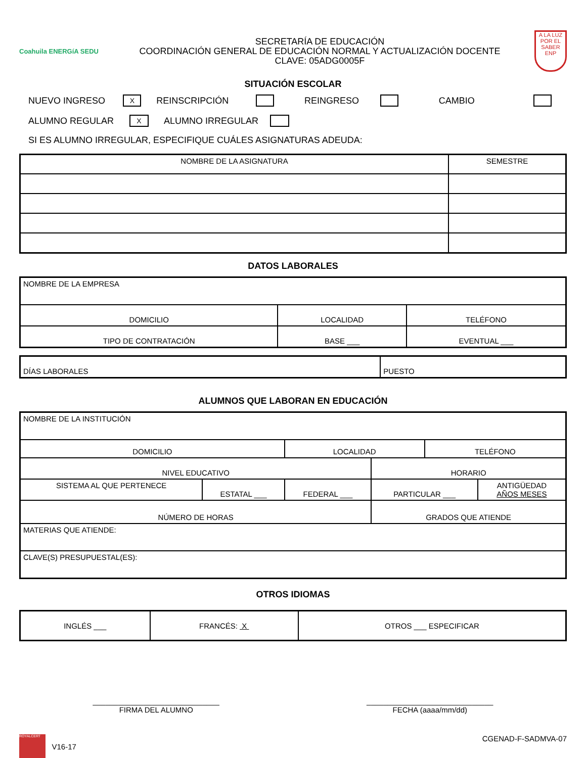Coahuila ENERGíA SEDU
SECRETARÍA DE EDUCACIÓN
COORDINACIÓN GENERAL DE EDUCACIÓN NORMAL Y ACTUALIZACIÓN DOCENTE
CLAVE: 05ADG0005F
A LA LUZ POR EL SABER ENP
SITUACIÓN ESCOLAR
NUEVO INGRESO X REINSCRIPCIÓN REINGRESO CAMBIO
ALUMNO REGULAR X ALUMNO IRREGULAR
SI ES ALUMNO IRREGULAR, ESPECIFIQUE CUÁLES ASIGNATURAS ADEUDA:
| NOMBRE DE LA ASIGNATURA | SEMESTRE |
| --- | --- |
DATOS LABORALES
| NOMBRE DE LA EMPRESA | | |
| DOMICILIO | LOCALIDAD | TELÉFONO |
| TIPO DE CONTRATACIÓN | BASE ___ | EVENTUAL ___ |
| DÍAS LABORALES | PUESTO |
ALUMNOS QUE LABORAN EN EDUCACIÓN
| NOMBRE DE LA INSTITUCIÓN | | | | | |
| DOMICILIO | | LOCALIDAD | | TELÉFONO | |
| NIVEL EDUCATIVO | | | HORARIO | | |
| SISTEMA AL QUE PERTENECE | ESTATAL ___ | FEDERAL ___ | PARTICULAR ___ | | ANTIGÜEDAD AÑOS MESES |
| NÚMERO DE HORAS | | | GRADOS QUE ATIENDE | | |
| MATERIAS QUE ATIENDE: | | | | | |
| CLAVE(S) PRESUPUESTAL(ES): | | | | | |
OTROS IDIOMAS
| INGLÉS ___ | FRANCÉS: X | OTROS ___ ESPECIFICAR |
______________________________
FIRMA DEL ALUMNO
______________________________
FECHA (aaaa/mm/dd)
ROYALCERT V16-17 CGENAD-F-SADMVA-07